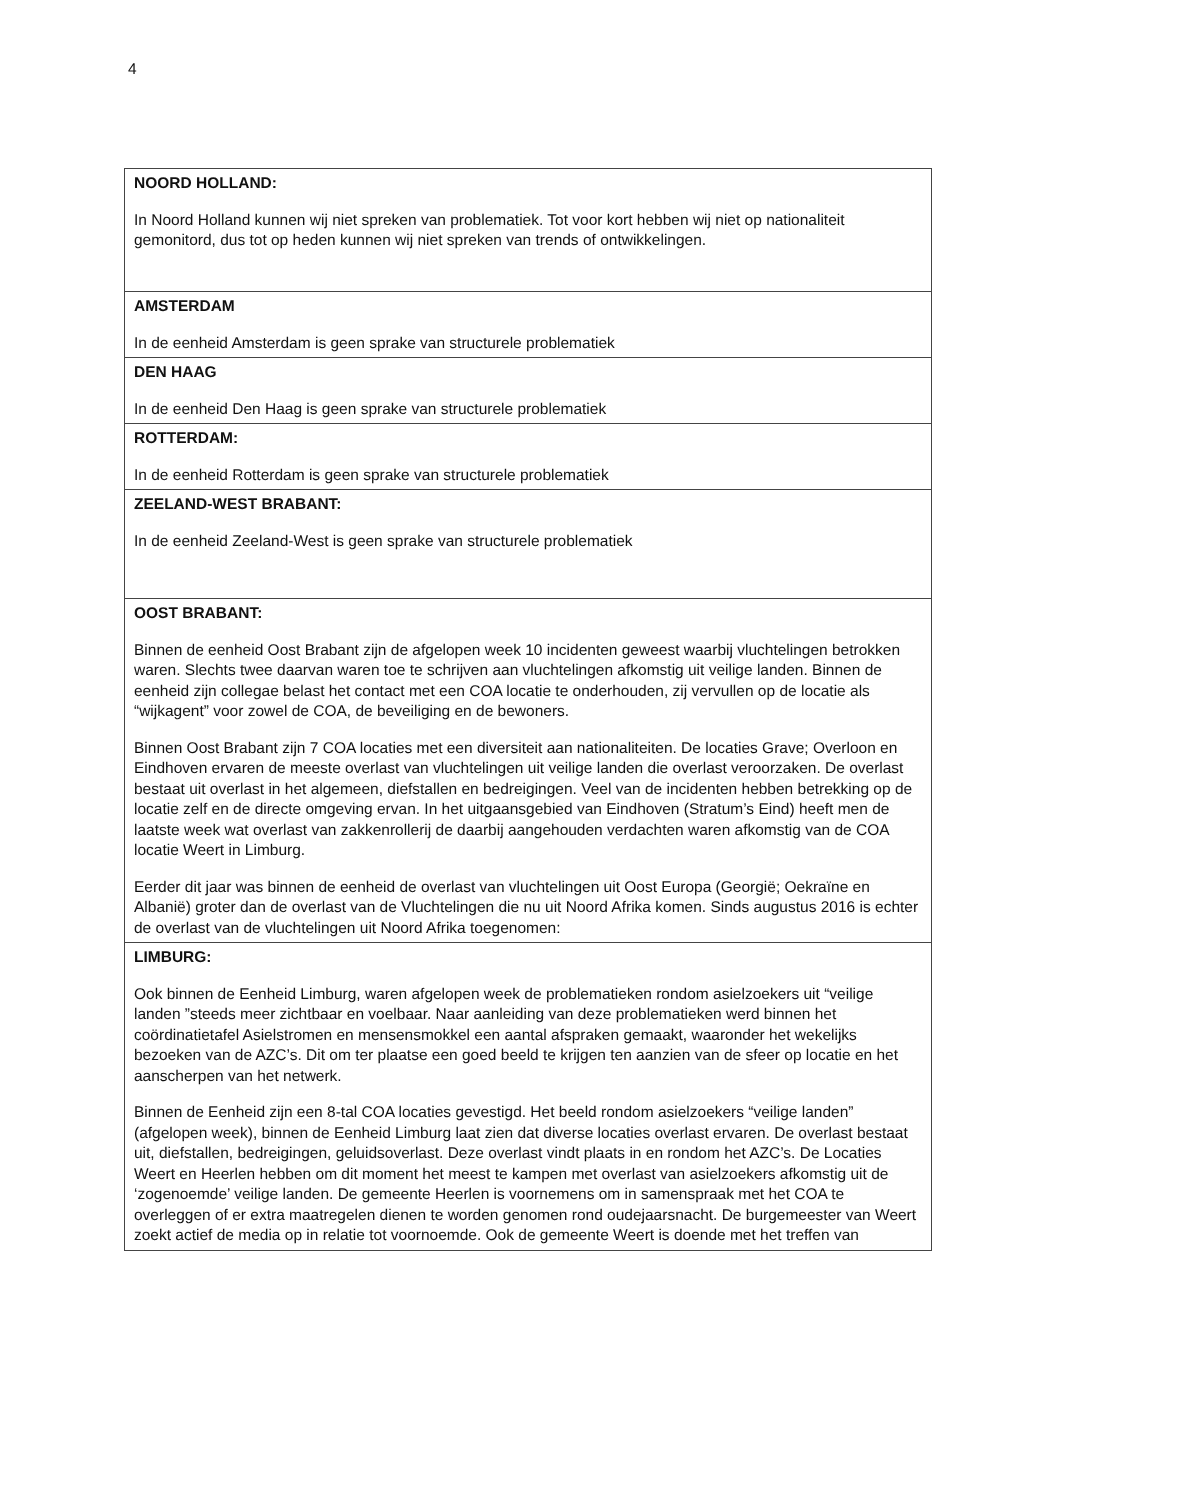4
| NOORD HOLLAND: In Noord Holland kunnen wij niet spreken van problematiek. Tot voor kort hebben wij niet op nationaliteit gemonitord, dus tot op heden kunnen wij niet spreken van trends of ontwikkelingen. |
| AMSTERDAM In de eenheid Amsterdam is geen sprake van structurele problematiek |
| DEN HAAG In de eenheid Den Haag is geen sprake van structurele problematiek |
| ROTTERDAM: In de eenheid Rotterdam is geen sprake van structurele problematiek |
| ZEELAND-WEST BRABANT: In de eenheid Zeeland-West is geen sprake van structurele problematiek |
| OOST BRABANT: Binnen de eenheid Oost Brabant zijn de afgelopen week 10 incidenten geweest waarbij vluchtelingen betrokken waren. Slechts twee daarvan waren toe te schrijven aan vluchtelingen afkomstig uit veilige landen. Binnen de eenheid zijn collegae belast het contact met een COA locatie te onderhouden, zij vervullen op de locatie als “wijkagent” voor zowel de COA, de beveiliging en de bewoners. Binnen Oost Brabant zijn 7 COA locaties met een diversiteit aan nationaliteiten. De locaties Grave; Overloon en Eindhoven ervaren de meeste overlast van vluchtelingen uit veilige landen die overlast veroorzaken. De overlast bestaat uit overlast in het algemeen, diefstallen en bedreigingen. Veel van de incidenten hebben betrekking op de locatie zelf en de directe omgeving ervan. In het uitgaansgebied van Eindhoven (Stratum’s Eind) heeft men de laatste week wat overlast van zakkenrollerij de daarbij aangehouden verdachten waren afkomstig van de COA locatie Weert in Limburg. Eerder dit jaar was binnen de eenheid de overlast van vluchtelingen uit Oost Europa (Georgië; Oekraïne en Albanië) groter dan de overlast van de Vluchtelingen die nu uit Noord Afrika komen. Sinds augustus 2016 is echter de overlast van de vluchtelingen uit Noord Afrika toegenomen: |
| LIMBURG: Ook binnen de Eenheid Limburg, waren afgelopen week de problematieken rondom asielzoekers uit “veilige landen ”steeds meer zichtbaar en voelbaar. Naar aanleiding van deze problematieken werd binnen het coördinatietafel Asielstromen en mensensmokkel een aantal afspraken gemaakt, waaronder het wekelijks bezoeken van de AZC’s. Dit om ter plaatse een goed beeld te krijgen ten aanzien van de sfeer op locatie en het aanscherpen van het netwerk. Binnen de Eenheid zijn een 8-tal COA locaties gevestigd. Het beeld rondom asielzoekers “veilige landen” (afgelopen week), binnen de Eenheid Limburg laat zien dat diverse locaties overlast ervaren. De overlast bestaat uit, diefstallen, bedreigingen, geluidsoverlast. Deze overlast vindt plaats in en rondom het AZC’s. De Locaties Weert en Heerlen hebben om dit moment het meest te kampen met overlast van asielzoekers afkomstig uit de ‘zogenoemde’ veilige landen. De gemeente Heerlen is voornemens om in samenspraak met het COA te overleggen of er extra maatregelen dienen te worden genomen rond oudejaarsnacht. De burgemeester van Weert zoekt actief de media op in relatie tot voornoemde. Ook de gemeente Weert is doende met het treffen van |